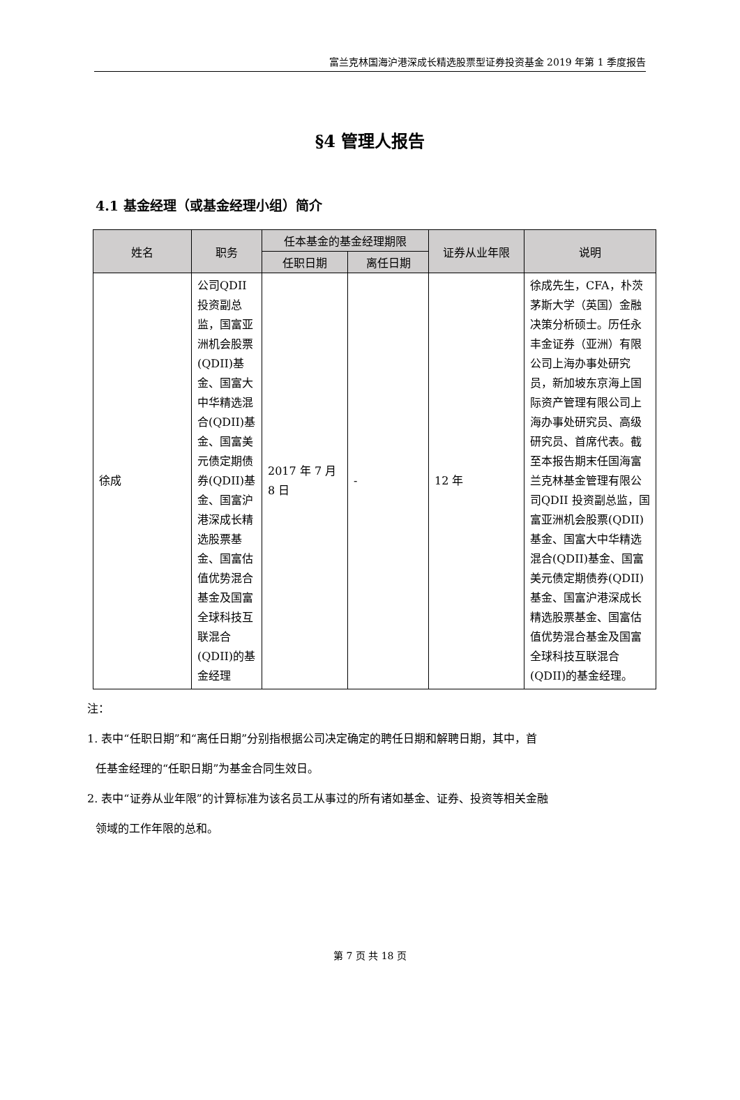富兰克林国海沪港深成长精选股票型证券投资基金 2019 年第 1 季度报告
§4 管理人报告
4.1 基金经理（或基金经理小组）简介
| 姓名 | 职务 | 任本基金的基金经理期限 | | 证券从业年限 | 说明 |
| --- | --- | --- | --- | --- | --- |
| | | 任职日期 | 离任日期 | | |
| 徐成 | 公司QDII投资副总监，国富亚洲机会股票(QDII)基金、国富大中华精选混合(QDII)基金、国富美元债定期债券(QDII)基金、国富沪港深成长精选股票基金、国富估值优势混合基金及国富全球科技互联混合(QDII)的基金经理 | 2017 年 7 月 8 日 | - | 12 年 | 徐成先生，CFA，朴茨茅斯大学（英国）金融决策分析硕士。历任永丰金证券（亚洲）有限公司上海办事处研究员，新加坡东京海上国际资产管理有限公司上海办事处研究员、高级研究员、首席代表。截至本报告期末任国海富兰克林基金管理有限公司QDII 投资副总监，国富亚洲机会股票(QDII)基金、国富大中华精选混合(QDII)基金、国富美元债定期债券(QDII)基金、国富沪港深成长精选股票基金、国富估值优势混合基金及国富全球科技互联混合(QDII)的基金经理。 |
注：
1. 表中“任职日期”和“离任日期”分别指根据公司决定确定的聘任日期和解聘日期，其中，首
任基金经理的“任职日期”为基金合同生效日。
2. 表中“证券从业年限”的计算标准为该名员工从事过的所有诸如基金、证券、投资等相关金融
领域的工作年限的总和。
第 7 页 共 18 页